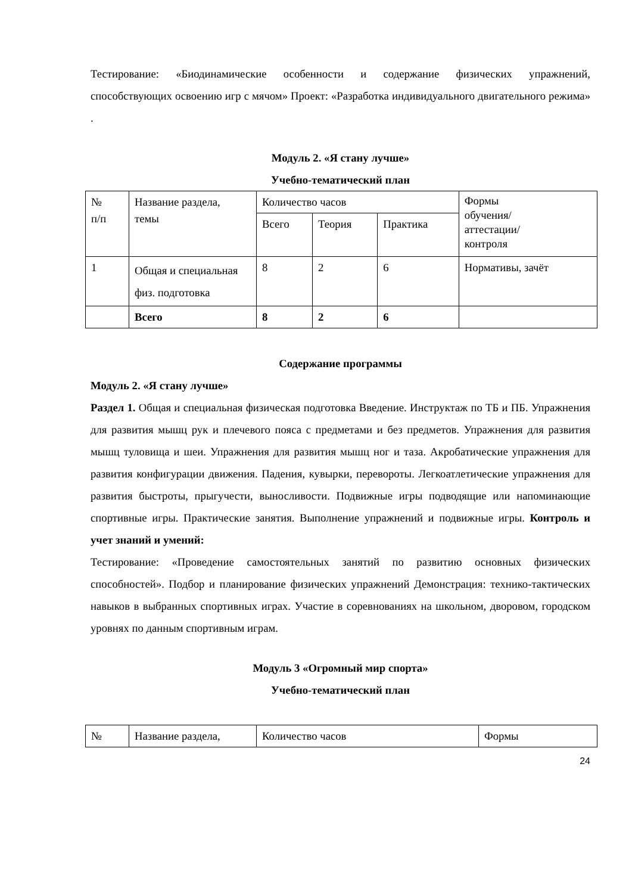Тестирование: «Биодинамические особенности и содержание физических упражнений, способствующих освоению игр с мячом» Проект: «Разработка индивидуального двигательного режима» .
Модуль 2. «Я стану лучше»
Учебно-тематический план
| № п/п | Название раздела, темы | Количество часов | | | Формы обучения/ аттестации/ контроля |
| | | Всего | Теория | Практика | |
| 1 | Общая и специальная физ. подготовка | 8 | 2 | 6 | Нормативы, зачёт |
| | Всего | 8 | 2 | 6 | |
Содержание программы
Модуль 2. «Я стану лучше»
Раздел 1. Общая и специальная физическая подготовка Введение. Инструктаж по ТБ и ПБ. Упражнения для развития мышц рук и плечевого пояса с предметами и без предметов. Упражнения для развития мышц туловища и шеи. Упражнения для развития мышц ног и таза. Акробатические упражнения для развития конфигурации движения. Падения, кувырки, перевороты. Легкоатлетические упражнения для развития быстроты, прыгучести, выносливости. Подвижные игры подводящие или напоминающие спортивные игры. Практические занятия. Выполнение упражнений и подвижные игры. Контроль и учет знаний и умений:
Тестирование: «Проведение самостоятельных занятий по развитию основных физических способностей». Подбор и планирование физических упражнений Демонстрация: технико-тактических навыков в выбранных спортивных играх. Участие в соревнованиях на школьном, дворовом, городском уровнях по данным спортивным играм.
Модуль 3 «Огромный мир спорта»
Учебно-тематический план
| № | Название раздела, | Количество часов | Формы |
24